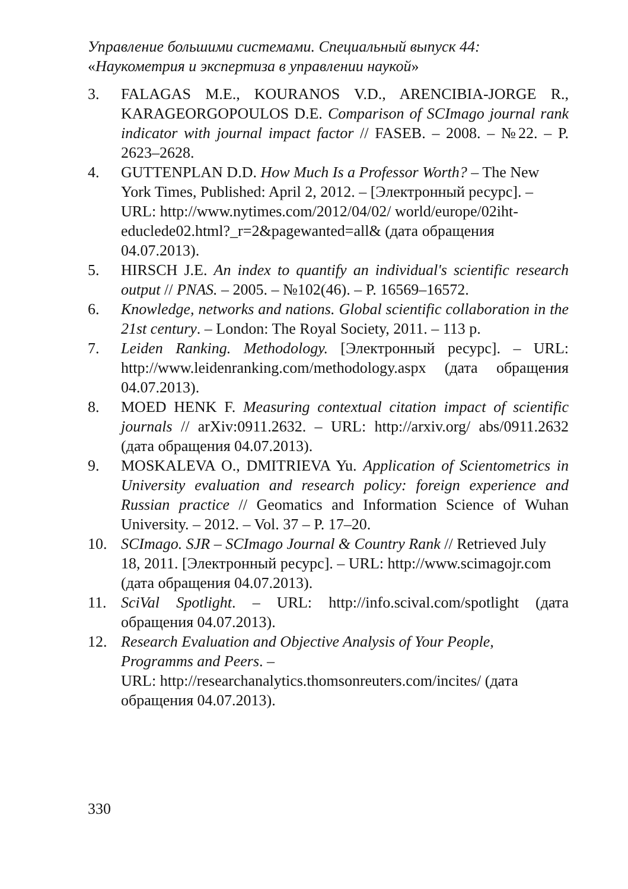Управление большими системами. Специальный выпуск 44:
«Наукометрия и экспертиза в управлении наукой»
3. FALAGAS M.E., KOURANOS V.D., ARENCIBIA-JORGE R., KARAGEORGOPOULOS D.E. Comparison of SCImago journal rank indicator with journal impact factor // FASEB. – 2008. – №22. – P. 2623–2628.
4. GUTTENPLAN D.D. How Much Is a Professor Worth? – The New York Times, Published: April 2, 2012. – [Электронный ресурс]. – URL: http://www.nytimes.com/2012/04/02/ world/europe/02iht-educlede02.html?_r=2&pagewanted=all& (дата обращения 04.07.2013).
5. HIRSCH J.E. An index to quantify an individual's scientific research output // PNAS. – 2005. – №102(46). – P. 16569–16572.
6. Knowledge, networks and nations. Global scientific collaboration in the 21st century. – London: The Royal Society, 2011. – 113 p.
7. Leiden Ranking. Methodology. [Электронный ресурс]. – URL: http://www.leidenranking.com/methodology.aspx (дата обращения 04.07.2013).
8. MOED HENK F. Measuring contextual citation impact of scientific journals // arXiv:0911.2632. – URL: http://arxiv.org/ abs/0911.2632 (дата обращения 04.07.2013).
9. MOSKALEVA O., DMITRIEVA Yu. Application of Scientometrics in University evaluation and research policy: foreign experience and Russian practice // Geomatics and Information Science of Wuhan University. – 2012. – Vol. 37 – P. 17–20.
10. SCImago. SJR – SCImago Journal & Country Rank // Retrieved July 18, 2011. [Электронный ресурс]. – URL: http://www.scimagojr.com (дата обращения 04.07.2013).
11. SciVal Spotlight. – URL: http://info.scival.com/spotlight (дата обращения 04.07.2013).
12. Research Evaluation and Objective Analysis of Your People, Programms and Peers. –
URL: http://researchanalytics.thomsonreuters.com/incites/ (дата обращения 04.07.2013).
330